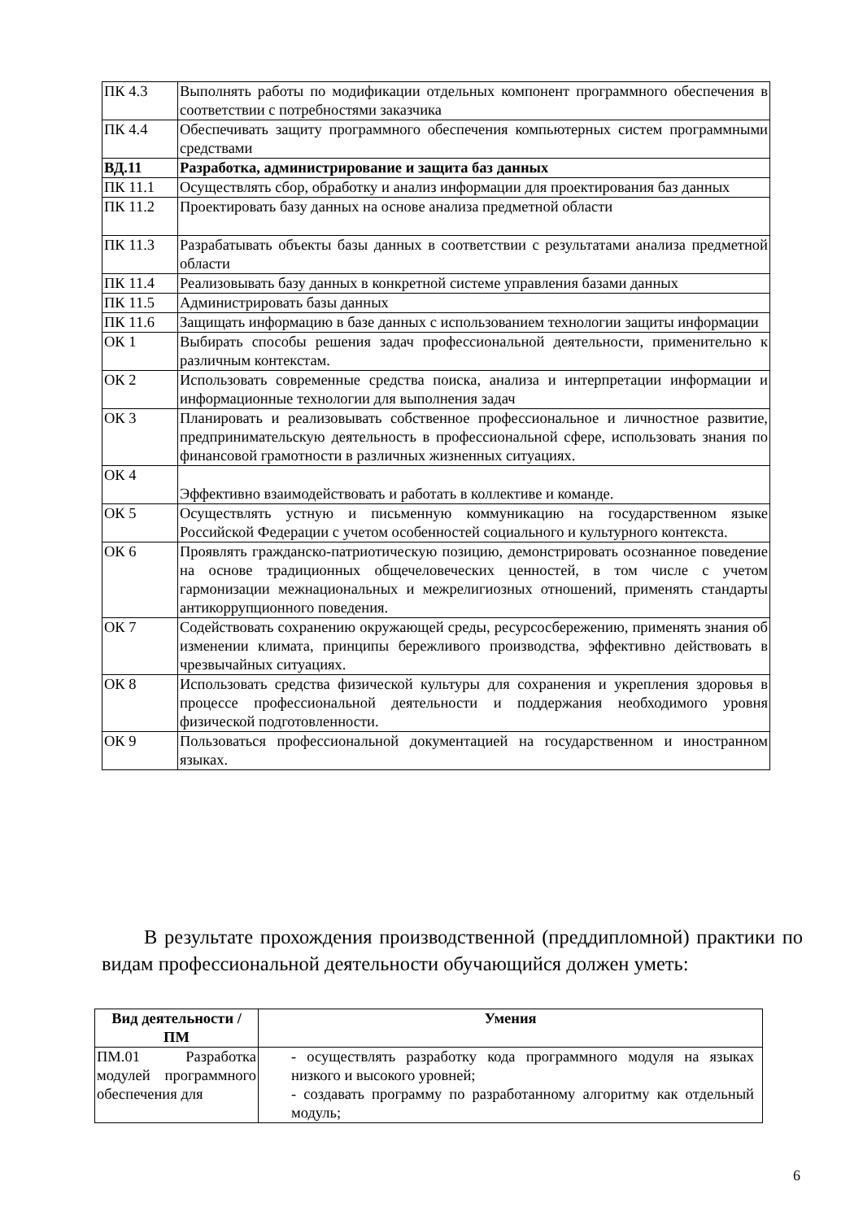| ПК 4.3 | Выполнять работы по модификации отдельных компонент программного обеспечения в соответствии с потребностями заказчика |
| ПК 4.4 | Обеспечивать защиту программного обеспечения компьютерных систем программными средствами |
| ВД.11 | Разработка, администрирование и защита баз данных |
| ПК 11.1 | Осуществлять сбор, обработку и анализ информации для проектирования баз данных |
| ПК 11.2 | Проектировать базу данных на основе анализа предметной области |
| ПК 11.3 | Разрабатывать объекты базы данных в соответствии с результатами анализа предметной области |
| ПК 11.4 | Реализовывать базу данных в конкретной системе управления базами данных |
| ПК 11.5 | Администрировать базы данных |
| ПК 11.6 | Защищать информацию в базе данных с использованием технологии защиты информации |
| ОК 1 | Выбирать способы решения задач профессиональной деятельности, применительно к различным контекстам. |
| ОК 2 | Использовать современные средства поиска, анализа и интерпретации информации и информационные технологии для выполнения задач |
| ОК 3 | Планировать и реализовывать собственное профессиональное и личностное развитие, предпринимательскую деятельность в профессиональной сфере, использовать знания по финансовой грамотности в различных жизненных ситуациях. |
| ОК 4 | Эффективно взаимодействовать и работать в коллективе и команде. |
| ОК 5 | Осуществлять устную и письменную коммуникацию на государственном языке Российской Федерации с учетом особенностей социального и культурного контекста. |
| ОК 6 | Проявлять гражданско-патриотическую позицию, демонстрировать осознанное поведение на основе традиционных общечеловеческих ценностей, в том числе с учетом гармонизации межнациональных и межрелигиозных отношений, применять стандарты антикоррупционного поведения. |
| ОК 7 | Содействовать сохранению окружающей среды, ресурсосбережению, применять знания об изменении климата, принципы бережливого производства, эффективно действовать в чрезвычайных ситуациях. |
| ОК 8 | Использовать средства физической культуры для сохранения и укрепления здоровья в процессе профессиональной деятельности и поддержания необходимого уровня физической подготовленности. |
| ОК 9 | Пользоваться профессиональной документацией на государственном и иностранном языках. |
В результате прохождения производственной (преддипломной) практики по видам профессиональной деятельности обучающийся должен уметь:
| Вид деятельности / ПМ | Умения |
| --- | --- |
| ПМ.01 Разработка модулей программного обеспечения для | - осуществлять разработку кода программного модуля на языках низкого и высокого уровней; - создавать программу по разработанному алгоритму как отдельный модуль; |
6